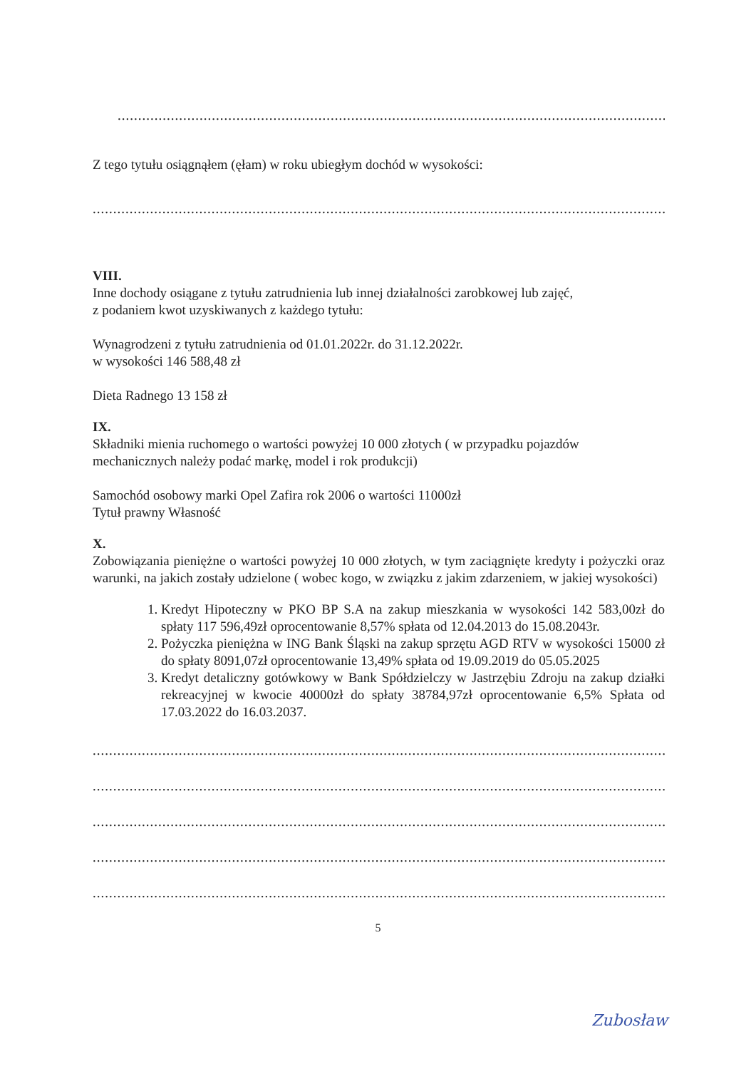....................................................................................................................................................................................................
Z tego tytułu osiągnąłem (ęłam) w roku ubiegłym dochód w wysokości:
........................................................................................................................................................................................................
VIII.
Inne dochody osiągane z tytułu zatrudnienia lub innej działalności zarobkowej lub zajęć,
z podaniem kwot uzyskiwanych z każdego tytułu:
Wynagrodzeni z tytułu zatrudnienia od 01.01.2022r. do 31.12.2022r.
w wysokości 146 588,48 zł
Dieta Radnego 13 158 zł
IX.
Składniki mienia ruchomego o wartości powyżej 10 000 złotych ( w przypadku pojazdów mechanicznych należy podać markę, model i rok produkcji)
Samochód osobowy marki Opel Zafira rok 2006 o wartości 11000zł
Tytuł prawny Własność
X.
Zobowiązania pieniężne o wartości powyżej 10 000 złotych, w tym zaciągnięte kredyty i pożyczki oraz warunki, na jakich zostały udzielone ( wobec kogo, w związku z jakim zdarzeniem, w jakiej wysokości)
1. Kredyt Hipoteczny w PKO BP S.A na zakup mieszkania w wysokości 142 583,00zł do spłaty 117 596,49zł oprocentowanie 8,57% spłata od 12.04.2013 do 15.08.2043r.
2. Pożyczka pieniężna w ING Bank Śląski na zakup sprzętu AGD RTV w wysokości 15000 zł do spłaty 8091,07zł oprocentowanie 13,49% spłata od 19.09.2019 do 05.05.2025
3. Kredyt detaliczny gotówkowy w Bank Spółdzielczy w Jastrzębiu Zdroju na zakup działki rekreacyjnej w kwocie 40000zł do spłaty 38784,97zł oprocentowanie 6,5% Spłata od 17.03.2022 do 16.03.2037.
........................................................................................................................................................................................................
........................................................................................................................................................................................................
........................................................................................................................................................................................................
........................................................................................................................................................................................................
........................................................................................................................................................................................................
5
Zubosław